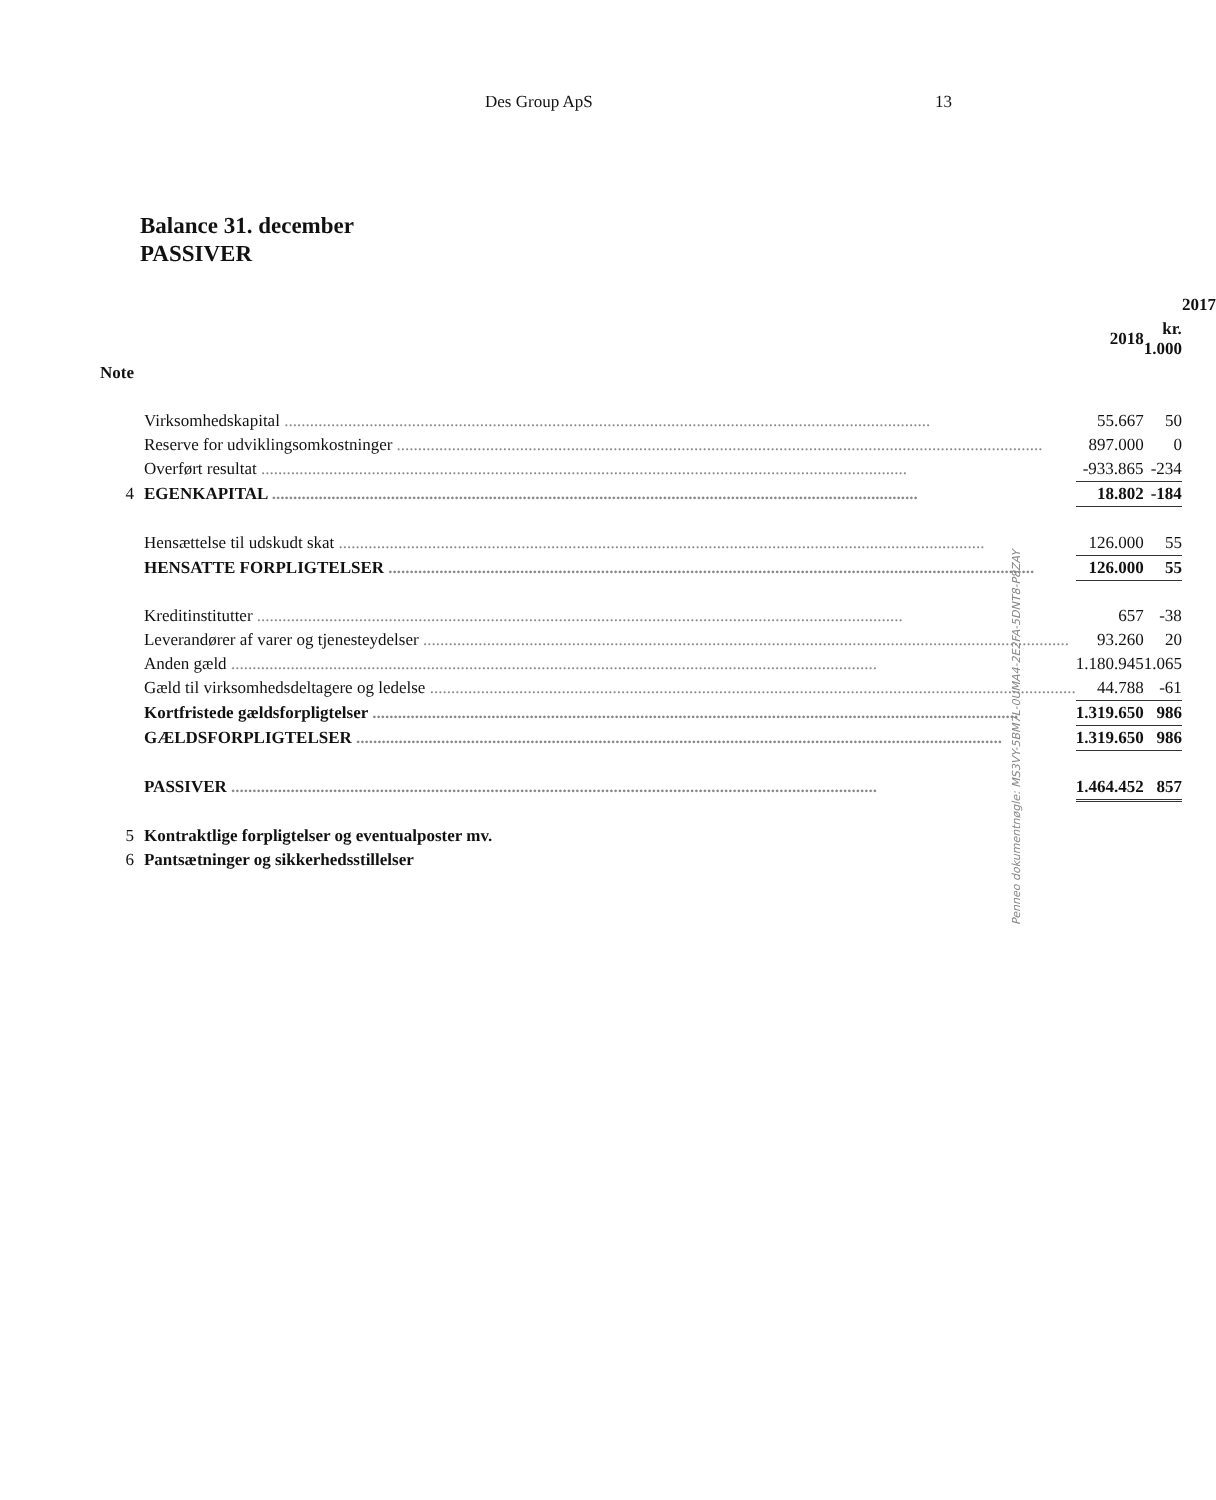Des Group ApS 13
Balance 31. december
PASSIVER
| | | | | | 2017 |
| --- | --- | --- | --- | --- | --- |
| | | 2018 | | kr. 1.000 | |
| Note | | | | | |
| | Virksomhedskapital | 55.667 | | 50 | |
| | Reserve for udviklingsomkostninger | 897.000 | | 0 | |
| | Overført resultat | -933.865 | | -234 | |
| 4 | EGENKAPITAL | 18.802 | | -184 | |
| | Hensættelse til udskudt skat | 126.000 | | 55 | |
| | HENSATTE FORPLIGTELSER | 126.000 | | 55 | |
| | Kreditinstitutter | 657 | | -38 | |
| | Leverandører af varer og tjenesteydelser | 93.260 | | 20 | |
| | Anden gæld | 1.180.945 | | 1.065 | |
| | Gæld til virksomhedsdeltagere og ledelse | 44.788 | | -61 | |
| | Kortfristede gældsforpligtelser | 1.319.650 | | 986 | |
| | GÆLDSFORPLIGTELSER | 1.319.650 | | 986 | |
| | PASSIVER | 1.464.452 | | 857 | |
| 5 | Kontraktlige forpligtelser og eventualposter mv. | | | | |
| 6 | Pantsætninger og sikkerhedsstillelser | | | | |
Penneo dokumentnøgle: MS3VY-5BM7L-0UMA4-2E2FA-5DNT8-P8ZAY